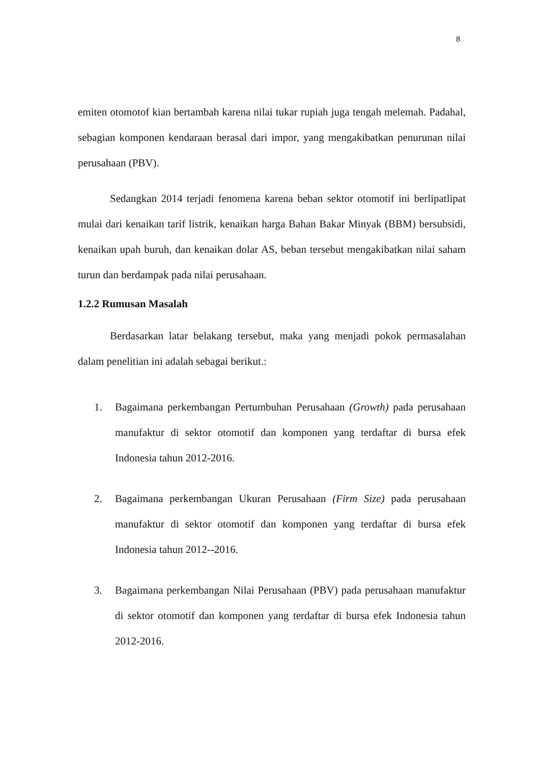8
emiten otomotof kian bertambah karena nilai tukar rupiah juga tengah melemah. Padahal, sebagian komponen kendaraan berasal dari impor, yang mengakibatkan penurunan nilai perusahaan (PBV).
Sedangkan 2014 terjadi fenomena karena beban sektor otomotif ini berlipatlipat mulai dari kenaikan tarif listrik, kenaikan harga Bahan Bakar Minyak (BBM) bersubsidi, kenaikan upah buruh, dan kenaikan dolar AS, beban tersebut mengakibatkan nilai saham turun dan berdampak pada nilai perusahaan.
1.2.2 Rumusan Masalah
Berdasarkan latar belakang tersebut, maka yang menjadi pokok permasalahan dalam penelitian ini adalah sebagai berikut.:
1. Bagaimana perkembangan Pertumbuhan Perusahaan (Growth) pada perusahaan manufaktur di sektor otomotif dan komponen yang terdaftar di bursa efek Indonesia tahun 2012-2016.
2. Bagaimana perkembangan Ukuran Perusahaan (Firm Size) pada perusahaan manufaktur di sektor otomotif dan komponen yang terdaftar di bursa efek Indonesia tahun 2012--2016.
3. Bagaimana perkembangan Nilai Perusahaan (PBV) pada perusahaan manufaktur di sektor otomotif dan komponen yang terdaftar di bursa efek Indonesia tahun 2012-2016.